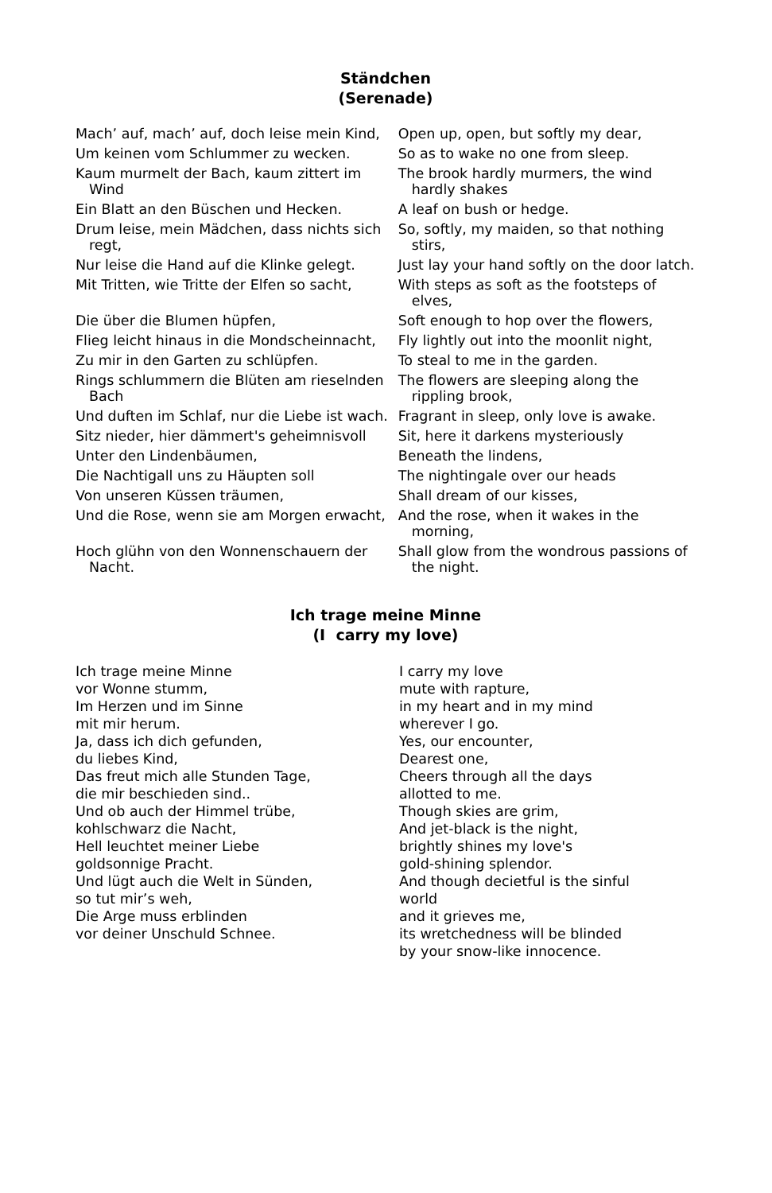Ständchen
(Serenade)
Mach’ auf, mach’ auf, doch leise mein Kind,
Open up, open, but softly my dear,
Um keinen vom Schlummer zu wecken. So as to wake no one from sleep.
Kaum murmelt der Bach, kaum zittert im Wind
The brook hardly murmers, the wind hardly shakes
Ein Blatt an den Büschen und Hecken. A leaf on bush or hedge.
Drum leise, mein Mädchen, dass nichts sich regt,
So, softly, my maiden, so that nothing stirs,
Nur leise die Hand auf die Klinke gelegt.
Just lay your hand softly on the door latch.
Mit Tritten, wie Tritte der Elfen so sacht,
With steps as soft as the footsteps of elves,
Die über die Blumen hüpfen, Soft enough to hop over the flowers,
Flieg leicht hinaus in die Mondscheinnacht,
Fly lightly out into the moonlit night,
Zu mir in den Garten zu schlüpfen. To steal to me in the garden.
Rings schlummern die Blüten am rieselnden Bach
The flowers are sleeping along the rippling brook,
Und duften im Schlaf, nur die Liebe ist wach.
Fragrant in sleep, only love is awake.
Sitz nieder, hier dämmert's geheimnisvoll
Sit, here it darkens mysteriously
Unter den Lindenbäumen, Beneath the lindens,
Die Nachtigall uns zu Häupten soll The nightingale over our heads
Von unseren Küssen träumen, Shall dream of our kisses,
Und die Rose, wenn sie am Morgen erwacht,
And the rose, when it wakes in the morning,
Hoch glühn von den Wonnenschauern der Nacht.
Shall glow from the wondrous passions of the night.
Ich trage meine Minne
(I carry my love)
Ich trage meine Minne
vor Wonne stumm,
Im Herzen und im Sinne
mit mir herum.
Ja, dass ich dich gefunden,
du liebes Kind,
Das freut mich alle Stunden Tage,
die mir beschieden sind..
Und ob auch der Himmel trübe,
kohlschwarz die Nacht,
Hell leuchtet meiner Liebe
goldsonnige Pracht.
Und lügt auch die Welt in Sünden,
so tut mir’s weh,
Die Arge muss erblinden
vor deiner Unschuld Schnee.
I carry my love
mute with rapture,
in my heart and in my mind
wherever I go.
Yes, our encounter,
Dearest one,
Cheers through all the days
allotted to me.
Though skies are grim,
And jet-black is the night,
brightly shines my love's
gold-shining splendor.
And though decietful is the sinful
world
and it grieves me,
its wretchedness will be blinded
by your snow-like innocence.